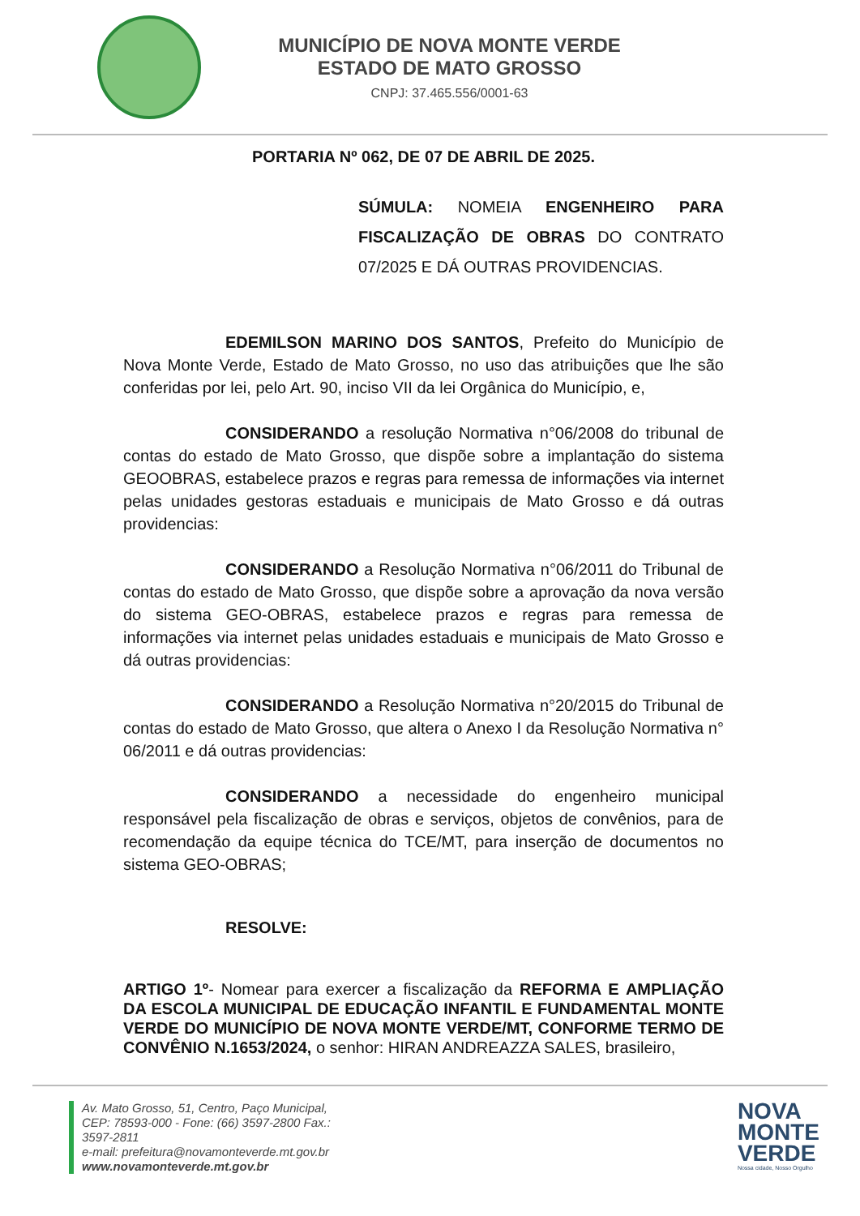MUNICÍPIO DE NOVA MONTE VERDE
ESTADO DE MATO GROSSO
CNPJ: 37.465.556/0001-63
PORTARIA Nº 062, DE 07 DE ABRIL DE 2025.
SÚMULA: NOMEIA ENGENHEIRO PARA FISCALIZAÇÃO DE OBRAS DO CONTRATO 07/2025 E DÁ OUTRAS PROVIDENCIAS.
EDEMILSON MARINO DOS SANTOS, Prefeito do Município de Nova Monte Verde, Estado de Mato Grosso, no uso das atribuições que lhe são conferidas por lei, pelo Art. 90, inciso VII da lei Orgânica do Município, e,
CONSIDERANDO a resolução Normativa n°06/2008 do tribunal de contas do estado de Mato Grosso, que dispõe sobre a implantação do sistema GEOOBRAS, estabelece prazos e regras para remessa de informações via internet pelas unidades gestoras estaduais e municipais de Mato Grosso e dá outras providencias:
CONSIDERANDO a Resolução Normativa n°06/2011 do Tribunal de contas do estado de Mato Grosso, que dispõe sobre a aprovação da nova versão do sistema GEO-OBRAS, estabelece prazos e regras para remessa de informações via internet pelas unidades estaduais e municipais de Mato Grosso e dá outras providencias:
CONSIDERANDO a Resolução Normativa n°20/2015 do Tribunal de contas do estado de Mato Grosso, que altera o Anexo I da Resolução Normativa n° 06/2011 e dá outras providencias:
CONSIDERANDO a necessidade do engenheiro municipal responsável pela fiscalização de obras e serviços, objetos de convênios, para de recomendação da equipe técnica do TCE/MT, para inserção de documentos no sistema GEO-OBRAS;
RESOLVE:
ARTIGO 1º- Nomear para exercer a fiscalização da REFORMA E AMPLIAÇÃO DA ESCOLA MUNICIPAL DE EDUCAÇÃO INFANTIL E FUNDAMENTAL MONTE VERDE DO MUNICÍPIO DE NOVA MONTE VERDE/MT, CONFORME TERMO DE CONVÊNIO N.1653/2024, o senhor: HIRAN ANDREAZZA SALES, brasileiro,
Av. Mato Grosso, 51, Centro, Paço Municipal,
CEP: 78593-000 - Fone: (66) 3597-2800 Fax.:
3597-2811
e-mail: prefeitura@novamonteverde.mt.gov.br
www.novamonteverde.mt.gov.br
NOVA
MONTE
VERDE
Nossa cidade, Nosso Orgulho